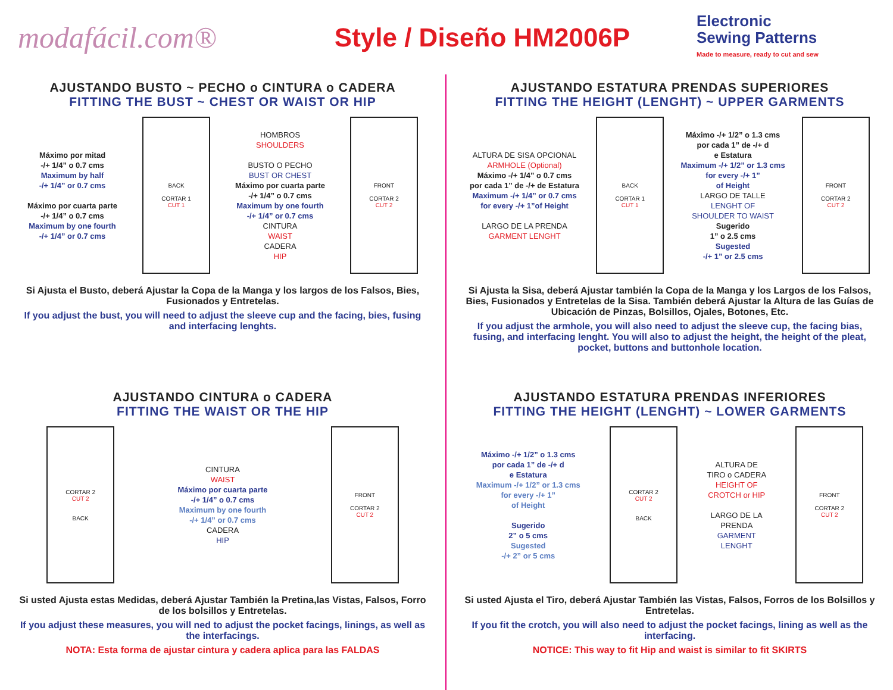modafácil.com® Style / Diseño HM2006P
Electronic
Sewing Patterns
Made to measure, ready to cut and sew
AJUSTANDO BUSTO ~ PECHO o CINTURA o CADERA
FITTING THE BUST ~ CHEST OR WAIST OR HIP
Máximo por mitad
-/+ 1/4” o 0.7 cms
Maximum by half
-/+ 1/4” or 0.7 cms
Máximo por cuarta parte
-/+ 1/4” o 0.7 cms
Maximum by one fourth
-/+ 1/4” or 0.7 cms
BACK
CORTAR 1
CUT 1
HOMBROS
SHOULDERS
BUSTO O PECHO
BUST OR CHEST
Máximo por cuarta parte
-/+ 1/4” o 0.7 cms
Maximum by one fourth
-/+ 1/4” or 0.7 cms
CINTURA
WAIST
CADERA
HIP
FRONT
CORTAR 2
CUT 2
Si Ajusta el Busto, deberá Ajustar la Copa de la Manga y los largos de los Falsos, Bies, Fusionados y Entretelas.
If you adjust the bust, you will need to adjust the sleeve cup and the facing, bies, fusing and interfacing lenghts.
AJUSTANDO ESTATURA PRENDAS SUPERIORES
FITTING THE HEIGHT (LENGHT) ~ UPPER GARMENTS
ALTURA DE SISA OPCIONAL
ARMHOLE (Optional)
Máximo -/+ 1/4” o 0.7 cms
por cada 1” de -/+ de Estatura
Maximum -/+ 1/4” or 0.7 cms
for every -/+ 1”of Height
LARGO DE LA PRENDA
GARMENT LENGHT
BACK
CORTAR 1
CUT 1
Máximo -/+ 1/2” o 1.3 cms
por cada 1” de -/+ d
e Estatura
Maximum -/+ 1/2” or 1.3 cms
for every -/+ 1”
of Height
LARGO DE TALLE
LENGHT OF
SHOULDER TO WAIST
Sugerido
1” o 2.5 cms
Sugested
-/+ 1” or 2.5 cms
FRONT
CORTAR 2
CUT 2
Si Ajusta la Sisa, deberá Ajustar también la Copa de la Manga y los Largos de los Falsos, Bies, Fusionados y Entretelas de la Sisa. También deberá Ajustar la Altura de las Guías de Ubicación de Pinzas, Bolsillos, Ojales, Botones, Etc.
If you adjust the armhole, you will also need to adjust the sleeve cup, the facing bias, fusing, and interfacing lenght. You will also to adjust the height, the height of the pleat, pocket, buttons and buttonhole location.
AJUSTANDO CINTURA o CADERA
FITTING THE WAIST OR THE HIP
CORTAR 2
CUT 2
BACK
CINTURA
WAIST
Máximo por cuarta parte
-/+ 1/4” o 0.7 cms
Maximum by one fourth
-/+ 1/4” or 0.7 cms
CADERA
HIP
FRONT
CORTAR 2
CUT 2
Si usted Ajusta estas Medidas, deberá Ajustar También la Pretina,las Vistas, Falsos, Forro de los bolsillos y Entretelas.
If you adjust these measures, you will ned to adjust the pocket facings, linings, as well as the interfacings.
NOTA: Esta forma de ajustar cintura y cadera aplica para las FALDAS
AJUSTANDO ESTATURA PRENDAS INFERIORES
FITTING THE HEIGHT (LENGHT) ~ LOWER GARMENTS
Máximo -/+ 1/2” o 1.3 cms
por cada 1” de -/+ d
e Estatura
Maximum -/+ 1/2” or 1.3 cms
for every -/+ 1”
of Height
Sugerido
2” o 5 cms
Sugested
-/+ 2” or 5 cms
CORTAR 2
CUT 2
BACK
ALTURA DE
TIRO o CADERA
HEIGHT OF
CROTCH or HIP
LARGO DE LA
PRENDA
GARMENT
LENGHT
FRONT
CORTAR 2
CUT 2
Si usted Ajusta el Tiro, deberá Ajustar También las Vistas, Falsos, Forros de los Bolsillos y Entretelas.
If you fit the crotch, you will also need to adjust the pocket facings, lining as well as the interfacing.
NOTICE: This way to fit Hip and waist is similar to fit SKIRTS